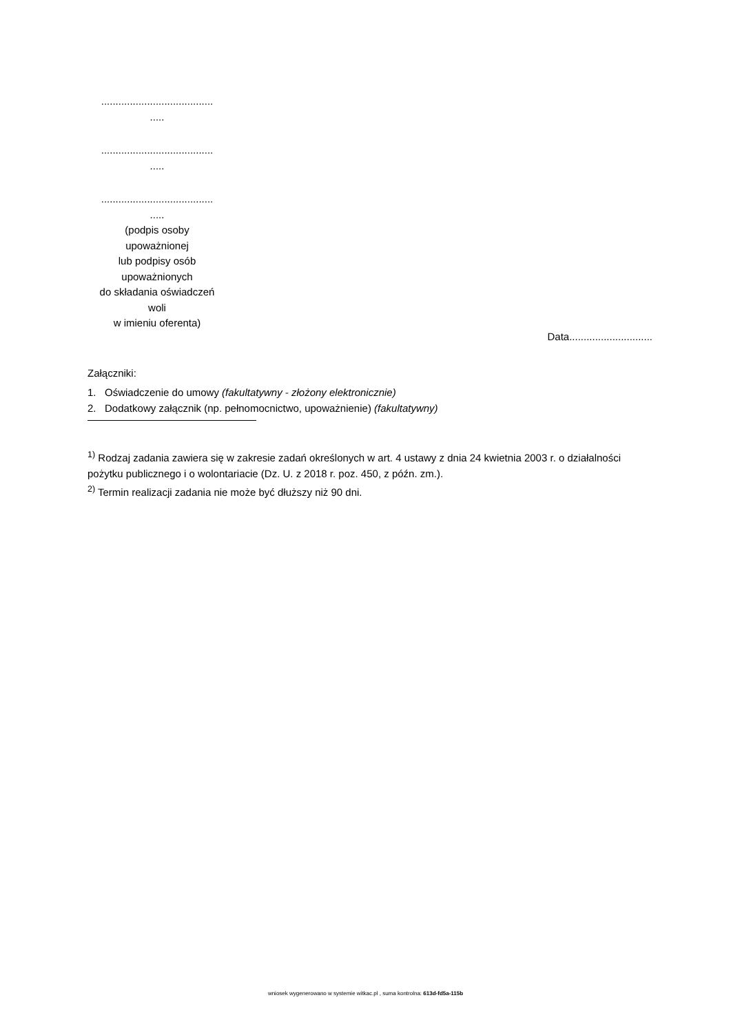.......................................
.....
.......................................
.....
.......................................
.....
(podpis osoby
upoważnionej
lub podpisy osób
upoważnionych
do składania oświadczeń
woli
w imieniu oferenta)
Data.............................
Załączniki:
1. Oświadczenie do umowy (fakultatywny - złożony elektronicznie)
2. Dodatkowy załącznik (np. pełnomocnictwo, upoważnienie) (fakultatywny)
<sup>1)</sup> Rodzaj zadania zawiera się w zakresie zadań określonych w art. 4 ustawy z dnia 24 kwietnia 2003 r. o działalności pożytku publicznego i o wolontariacie (Dz. U. z 2018 r. poz. 450, z późn. zm.).
<sup>2)</sup> Termin realizacji zadania nie może być dłuższy niż 90 dni.
wniosek wygenerowano w systemie witkac.pl , suma kontrolna: 613d-fd5a-115b